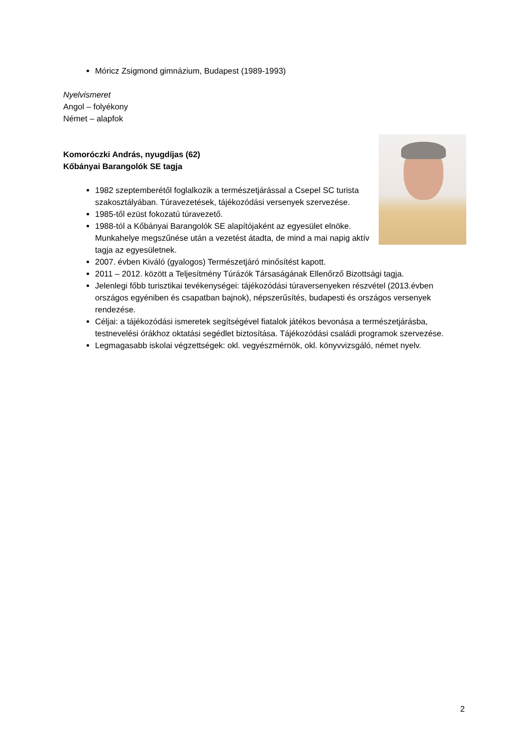Móricz Zsigmond gimnázium, Budapest (1989-1993)
Nyelvismeret
Angol – folyékony
Német – alapfok
Komoróczki András, nyugdíjas (62)
Kőbányai Barangolók SE tagja
1982 szeptemberétől foglalkozik a természetjárással a Csepel SC turista szakosztályában. Túravezetések, tájékozódási versenyek szervezése.
1985-től ezüst fokozatú túravezető.
1988-tól a Kőbányai Barangolók SE alapítójaként az egyesület elnöke. Munkahelye megszűnése után a vezetést átadta, de mind a mai napig aktív tagja az egyesületnek.
2007. évben Kiváló (gyalogos) Természetjáró minősítést kapott.
2011 – 2012. között a Teljesítmény Túrázók Társaságának Ellenőrző Bizottsági tagja.
Jelenlegi főbb turisztikai tevékenységei: tájékozódási túraversenyeken részvétel (2013.évben országos egyéniben és csapatban bajnok), népszerűsítés, budapesti és országos versenyek rendezése.
Céljai: a tájékozódási ismeretek segítségével fiatalok játékos bevonása a természetjárásba, testnevelési órákhoz oktatási segédlet biztosítása. Tájékozódási családi programok szervezése.
Legmagasabb iskolai végzettségek: okl. vegyészmérnök, okl. könyvvizsgáló, német nyelv.
2